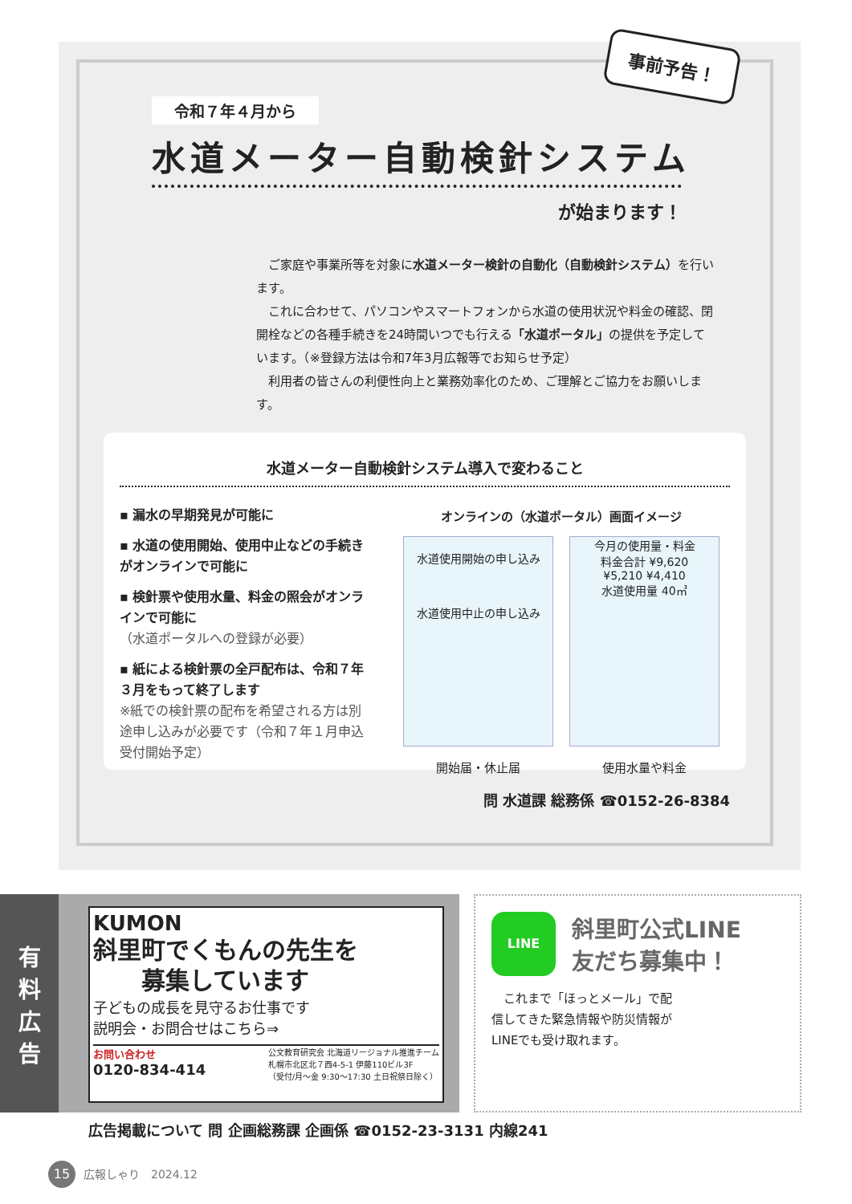事前予告！
令和７年４月から
水道メーター自動検針システム
が始まります！
　ご家庭や事業所等を対象に水道メーター検針の自動化（自動検針システム）を行います。
　これに合わせて、パソコンやスマートフォンから水道の使用状況や料金の確認、閉開栓などの各種手続きを24時間いつでも行える「水道ポータル」の提供を予定しています。（※登録方法は令和7年3月広報等でお知らせ予定）
　利用者の皆さんの利便性向上と業務効率化のため、ご理解とご協力をお願いします。
水道メーター自動検針システム導入で変わること
▪ 漏水の早期発見が可能に
▪ 水道の使用開始、使用中止などの手続きがオンラインで可能に
▪ 検針票や使用水量、料金の照会がオンラインで可能に
（水道ポータルへの登録が必要）
▪ 紙による検針票の全戸配布は、令和７年３月をもって終了します
※紙での検針票の配布を希望される方は別途申し込みが必要です（令和７年１月申込受付開始予定）
オンラインの（水道ポータル）画面イメージ
水道使用開始の申し込み
水道使用中止の申し込み
開始届・休止届
今月の使用量・料金
料金合計 ¥9,620
¥5,210 ¥4,410
水道使用量 40㎥
使用水量や料金
問 水道課 総務係 ☎0152-26-8384
有
料
広
告
KUMON
斜里町でくもんの先生を
　　募集しています
子どもの成長を見守るお仕事です
説明会・お問合せはこちら⇒
お問い合わせ
0120-834-414
公文教育研究会 北海道リージョナル推進チーム
札幌市北区北７西4-5-1 伊藤110ビル3F
（受付/月〜金 9:30〜17:30 土日祝祭日除く）
LINE
斜里町公式LINE
友だち募集中！
　これまで「ほっとメール」で配信してきた緊急情報や防災情報がLINEでも受け取れます。
広告掲載について 問 企画総務課 企画係 ☎0152-23-3131 内線241
15 広報しゃり　2024.12